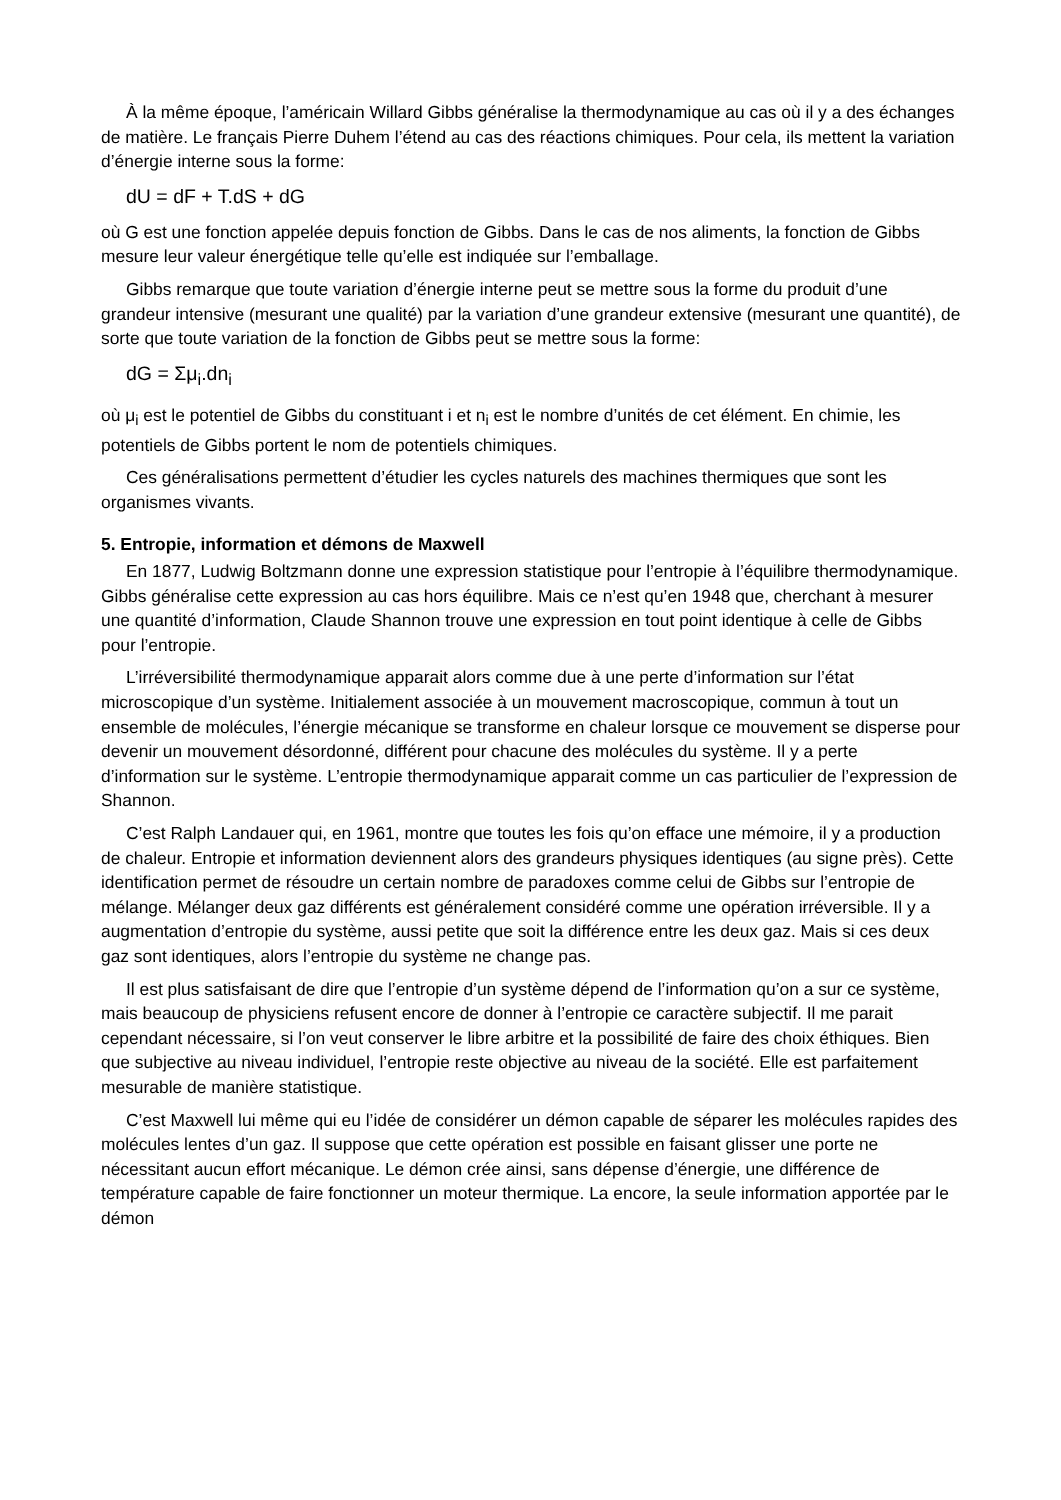À la même époque, l’américain Willard Gibbs généralise la thermodynamique au cas où il y a des échanges de matière. Le français Pierre Duhem l’étend au cas des réactions chimiques. Pour cela, ils mettent la variation d’énergie interne sous la forme:
dU = dF + T.dS + dG
où G est une fonction appelée depuis fonction de Gibbs. Dans le cas de nos aliments, la fonction de Gibbs mesure leur valeur énergétique telle qu’elle est indiquée sur l’emballage.
Gibbs remarque que toute variation d’énergie interne peut se mettre sous la forme du produit d’une grandeur intensive (mesurant une qualité) par la variation d’une grandeur extensive (mesurant une quantité), de sorte que toute variation de la fonction de Gibbs peut se mettre sous la forme:
dG = Σμ<sub>i</sub>.dn<sub>i</sub>
où μ<sub>i</sub> est le potentiel de Gibbs du constituant i et n<sub>i</sub> est le nombre d’unités de cet élément. En chimie, les potentiels de Gibbs portent le nom de potentiels chimiques.
Ces généralisations permettent d’étudier les cycles naturels des machines thermiques que sont les organismes vivants.
5. Entropie, information et démons de Maxwell
En 1877, Ludwig Boltzmann donne une expression statistique pour l’entropie à l’équilibre thermodynamique. Gibbs généralise cette expression au cas hors équilibre. Mais ce n’est qu’en 1948 que, cherchant à mesurer une quantité d’information, Claude Shannon trouve une expression en tout point identique à celle de Gibbs pour l’entropie.
L’irréversibilité thermodynamique apparait alors comme due à une perte d’information sur l’état microscopique d’un système. Initialement associée à un mouvement macroscopique, commun à tout un ensemble de molécules, l’énergie mécanique se transforme en chaleur lorsque ce mouvement se disperse pour devenir un mouvement désordonné, différent pour chacune des molécules du système. Il y a perte d’information sur le système. L’entropie thermodynamique apparait comme un cas particulier de l’expression de Shannon.
C’est Ralph Landauer qui, en 1961, montre que toutes les fois qu’on efface une mémoire, il y a production de chaleur. Entropie et information deviennent alors des grandeurs physiques identiques (au signe près). Cette identification permet de résoudre un certain nombre de paradoxes comme celui de Gibbs sur l’entropie de mélange. Mélanger deux gaz différents est généralement considéré comme une opération irréversible. Il y a augmentation d’entropie du système, aussi petite que soit la différence entre les deux gaz. Mais si ces deux gaz sont identiques, alors l’entropie du système ne change pas.
Il est plus satisfaisant de dire que l’entropie d’un système dépend de l’information qu’on a sur ce système, mais beaucoup de physiciens refusent encore de donner à l’entropie ce caractère subjectif. Il me parait cependant nécessaire, si l’on veut conserver le libre arbitre et la possibilité de faire des choix éthiques. Bien que subjective au niveau individuel, l’entropie reste objective au niveau de la société. Elle est parfaitement mesurable de manière statistique.
C’est Maxwell lui même qui eu l’idée de considérer un démon capable de séparer les molécules rapides des molécules lentes d’un gaz. Il suppose que cette opération est possible en faisant glisser une porte ne nécessitant aucun effort mécanique. Le démon crée ainsi, sans dépense d’énergie, une différence de température capable de faire fonctionner un moteur thermique. La encore, la seule information apportée par le démon